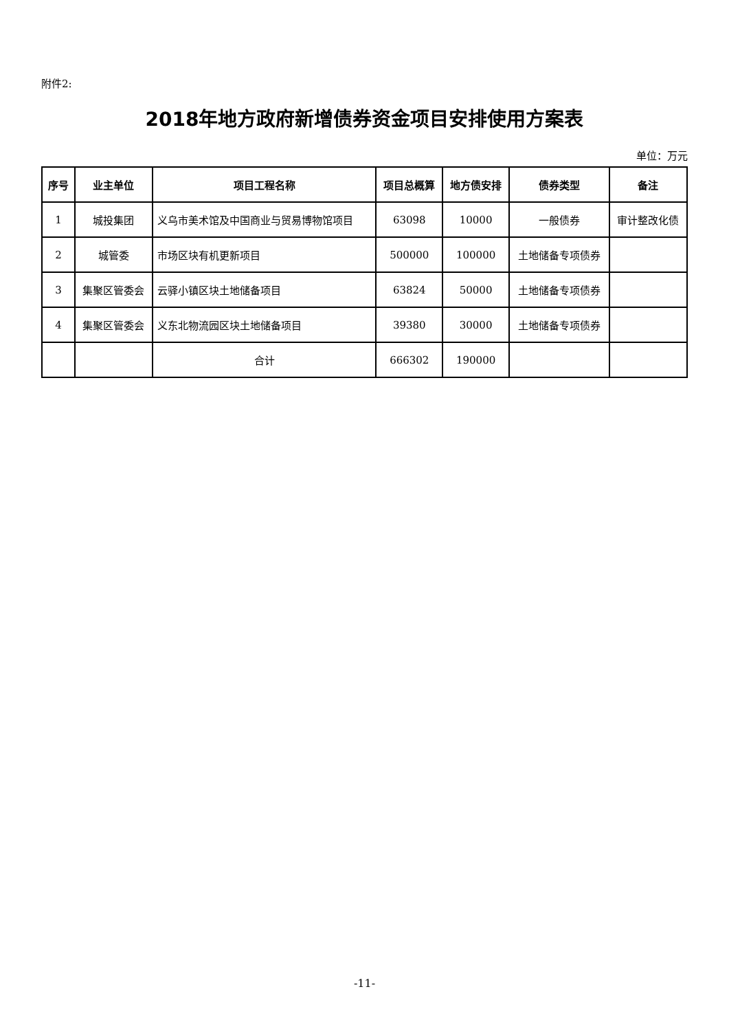附件2:
2018年地方政府新增债券资金项目安排使用方案表
单位：万元
| 序号 | 业主单位 | 项目工程名称 | 项目总概算 | 地方债安排 | 债券类型 | 备注 |
| --- | --- | --- | --- | --- | --- | --- |
| 1 | 城投集团 | 义乌市美术馆及中国商业与贸易博物馆项目 | 63098 | 10000 | 一般债券 | 审计整改化债 |
| 2 | 城管委 | 市场区块有机更新项目 | 500000 | 100000 | 土地储备专项债券 | |
| 3 | 集聚区管委会 | 云驿小镇区块土地储备项目 | 63824 | 50000 | 土地储备专项债券 | |
| 4 | 集聚区管委会 | 义东北物流园区块土地储备项目 | 39380 | 30000 | 土地储备专项债券 | |
| | | 合计 | 666302 | 190000 | | |
-11-